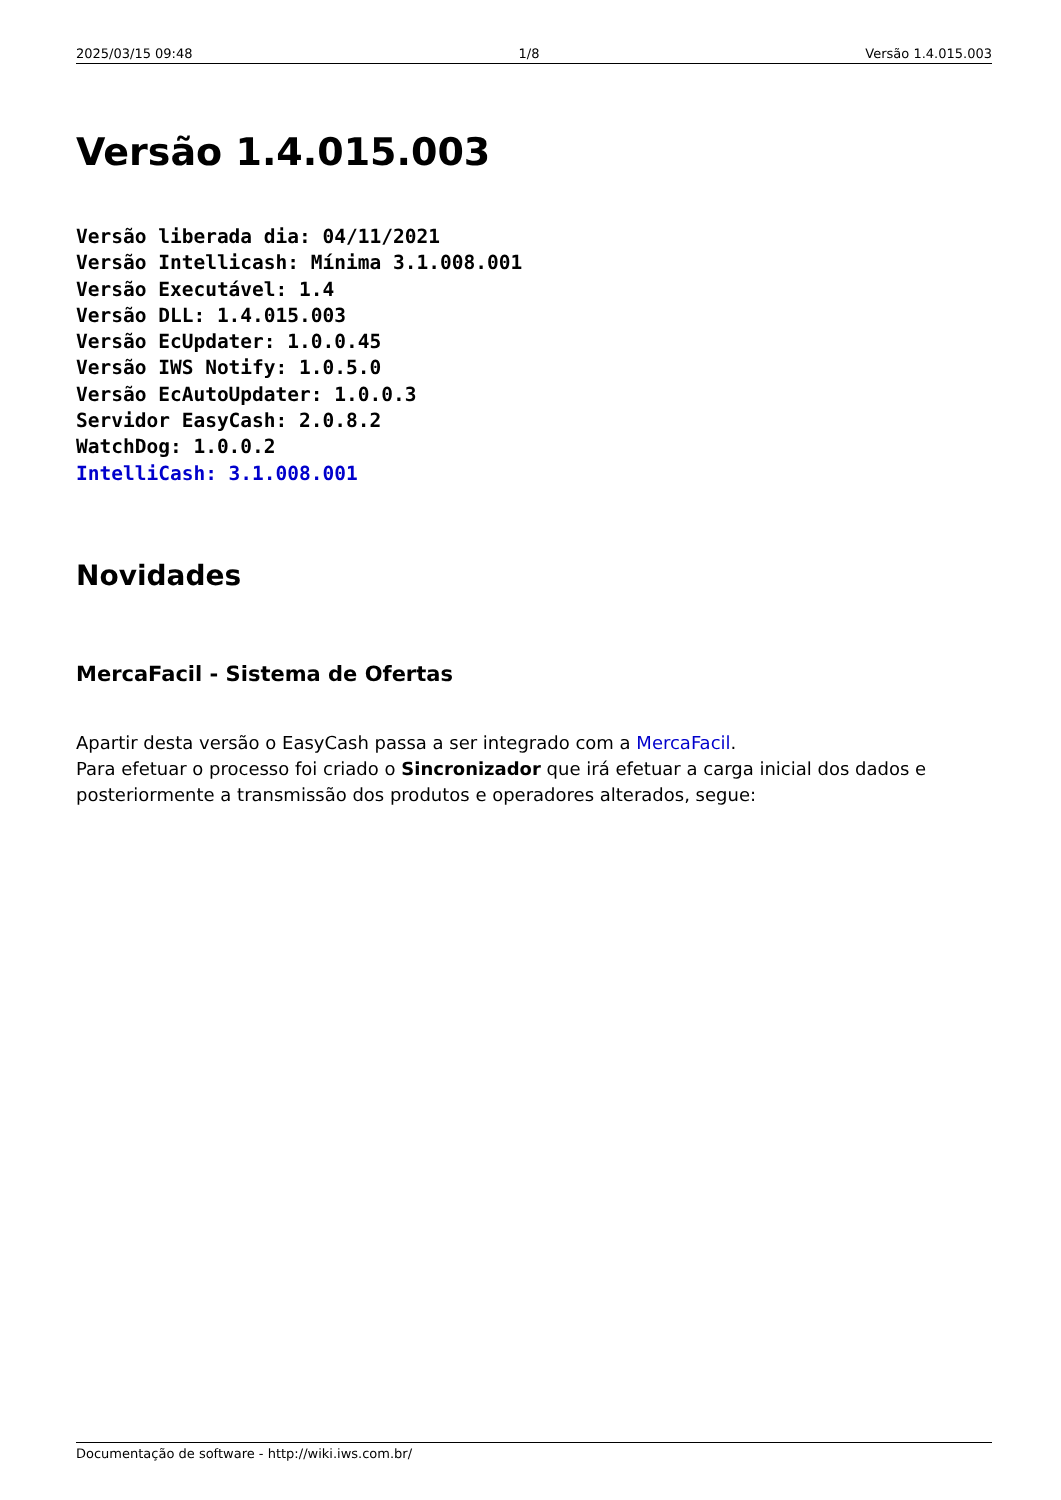2025/03/15 09:48 1/8 Versão 1.4.015.003
Versão 1.4.015.003
Versão liberada dia: 04/11/2021
Versão Intellicash: Mínima 3.1.008.001
Versão Executável: 1.4
Versão DLL: 1.4.015.003
Versão EcUpdater: 1.0.0.45
Versão IWS Notify: 1.0.5.0
Versão EcAutoUpdater: 1.0.0.3
Servidor EasyCash: 2.0.8.2
WatchDog: 1.0.0.2
IntelliCash: 3.1.008.001
Novidades
MercaFacil - Sistema de Ofertas
Apartir desta versão o EasyCash passa a ser integrado com a MercaFacil.
Para efetuar o processo foi criado o Sincronizador que irá efetuar a carga inicial dos dados e posteriormente a transmissão dos produtos e operadores alterados, segue:
Documentação de software - http://wiki.iws.com.br/